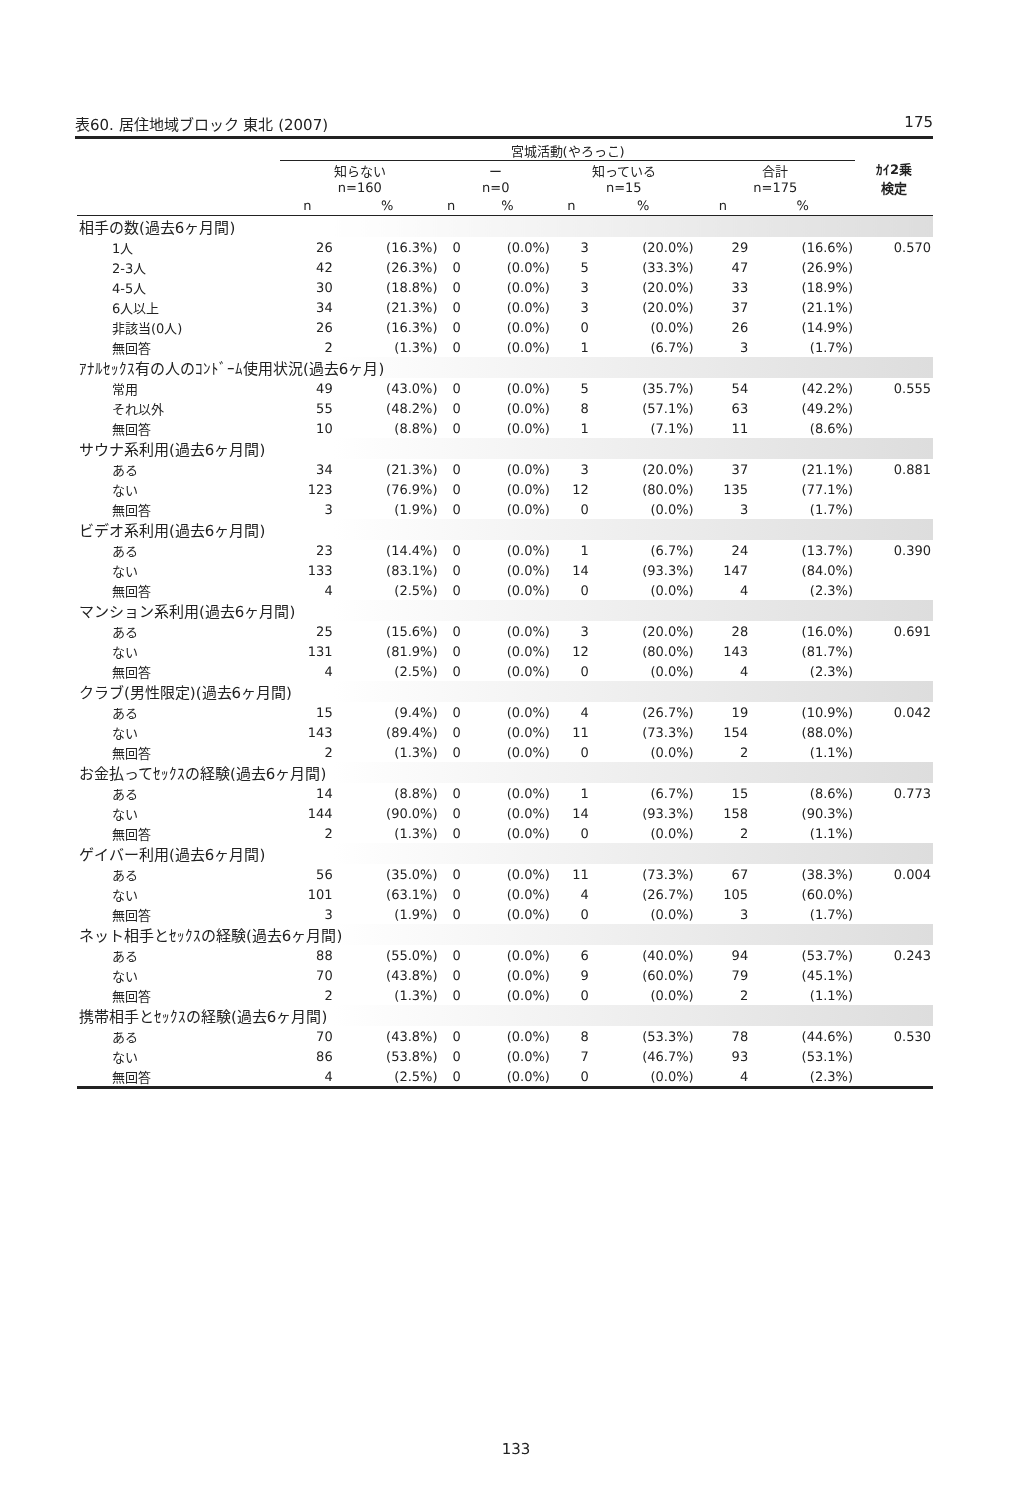表60. 居住地域ブロック 東北 (2007) 175
| | 宮城活動(やろっこ) | | | | | | | | ｶｲ2乗 検定 |
| --- | --- | --- | --- | --- | --- | --- | --- | --- | --- |
| | 知らない n=160 | | ー n=0 | | 知っている n=15 | | 合計 n=175 | | |
| | n | % | n | % | n | % | n | % | |
| 相手の数(過去6ヶ月間) | | | | | | | | | |
| 1人 | 26 | (16.3%) | 0 | (0.0%) | 3 | (20.0%) | 29 | (16.6%) | 0.570 |
| 2-3人 | 42 | (26.3%) | 0 | (0.0%) | 5 | (33.3%) | 47 | (26.9%) | |
| 4-5人 | 30 | (18.8%) | 0 | (0.0%) | 3 | (20.0%) | 33 | (18.9%) | |
| 6人以上 | 34 | (21.3%) | 0 | (0.0%) | 3 | (20.0%) | 37 | (21.1%) | |
| 非該当(0人) | 26 | (16.3%) | 0 | (0.0%) | 0 | (0.0%) | 26 | (14.9%) | |
| 無回答 | 2 | (1.3%) | 0 | (0.0%) | 1 | (6.7%) | 3 | (1.7%) | |
| ｱﾅﾙｾｯｸｽ有の人のｺﾝﾄﾞｰﾑ使用状況(過去6ヶ月) | | | | | | | | | |
| 常用 | 49 | (43.0%) | 0 | (0.0%) | 5 | (35.7%) | 54 | (42.2%) | 0.555 |
| それ以外 | 55 | (48.2%) | 0 | (0.0%) | 8 | (57.1%) | 63 | (49.2%) | |
| 無回答 | 10 | (8.8%) | 0 | (0.0%) | 1 | (7.1%) | 11 | (8.6%) | |
| サウナ系利用(過去6ヶ月間) | | | | | | | | | |
| ある | 34 | (21.3%) | 0 | (0.0%) | 3 | (20.0%) | 37 | (21.1%) | 0.881 |
| ない | 123 | (76.9%) | 0 | (0.0%) | 12 | (80.0%) | 135 | (77.1%) | |
| 無回答 | 3 | (1.9%) | 0 | (0.0%) | 0 | (0.0%) | 3 | (1.7%) | |
| ビデオ系利用(過去6ヶ月間) | | | | | | | | | |
| ある | 23 | (14.4%) | 0 | (0.0%) | 1 | (6.7%) | 24 | (13.7%) | 0.390 |
| ない | 133 | (83.1%) | 0 | (0.0%) | 14 | (93.3%) | 147 | (84.0%) | |
| 無回答 | 4 | (2.5%) | 0 | (0.0%) | 0 | (0.0%) | 4 | (2.3%) | |
| マンション系利用(過去6ヶ月間) | | | | | | | | | |
| ある | 25 | (15.6%) | 0 | (0.0%) | 3 | (20.0%) | 28 | (16.0%) | 0.691 |
| ない | 131 | (81.9%) | 0 | (0.0%) | 12 | (80.0%) | 143 | (81.7%) | |
| 無回答 | 4 | (2.5%) | 0 | (0.0%) | 0 | (0.0%) | 4 | (2.3%) | |
| クラブ(男性限定)(過去6ヶ月間) | | | | | | | | | |
| ある | 15 | (9.4%) | 0 | (0.0%) | 4 | (26.7%) | 19 | (10.9%) | 0.042 |
| ない | 143 | (89.4%) | 0 | (0.0%) | 11 | (73.3%) | 154 | (88.0%) | |
| 無回答 | 2 | (1.3%) | 0 | (0.0%) | 0 | (0.0%) | 2 | (1.1%) | |
| お金払ってｾｯｸｽの経験(過去6ヶ月間) | | | | | | | | | |
| ある | 14 | (8.8%) | 0 | (0.0%) | 1 | (6.7%) | 15 | (8.6%) | 0.773 |
| ない | 144 | (90.0%) | 0 | (0.0%) | 14 | (93.3%) | 158 | (90.3%) | |
| 無回答 | 2 | (1.3%) | 0 | (0.0%) | 0 | (0.0%) | 2 | (1.1%) | |
| ゲイバー利用(過去6ヶ月間) | | | | | | | | | |
| ある | 56 | (35.0%) | 0 | (0.0%) | 11 | (73.3%) | 67 | (38.3%) | 0.004 |
| ない | 101 | (63.1%) | 0 | (0.0%) | 4 | (26.7%) | 105 | (60.0%) | |
| 無回答 | 3 | (1.9%) | 0 | (0.0%) | 0 | (0.0%) | 3 | (1.7%) | |
| ネット相手とｾｯｸｽの経験(過去6ヶ月間) | | | | | | | | | |
| ある | 88 | (55.0%) | 0 | (0.0%) | 6 | (40.0%) | 94 | (53.7%) | 0.243 |
| ない | 70 | (43.8%) | 0 | (0.0%) | 9 | (60.0%) | 79 | (45.1%) | |
| 無回答 | 2 | (1.3%) | 0 | (0.0%) | 0 | (0.0%) | 2 | (1.1%) | |
| 携帯相手とｾｯｸｽの経験(過去6ヶ月間) | | | | | | | | | |
| ある | 70 | (43.8%) | 0 | (0.0%) | 8 | (53.3%) | 78 | (44.6%) | 0.530 |
| ない | 86 | (53.8%) | 0 | (0.0%) | 7 | (46.7%) | 93 | (53.1%) | |
| 無回答 | 4 | (2.5%) | 0 | (0.0%) | 0 | (0.0%) | 4 | (2.3%) | |
133